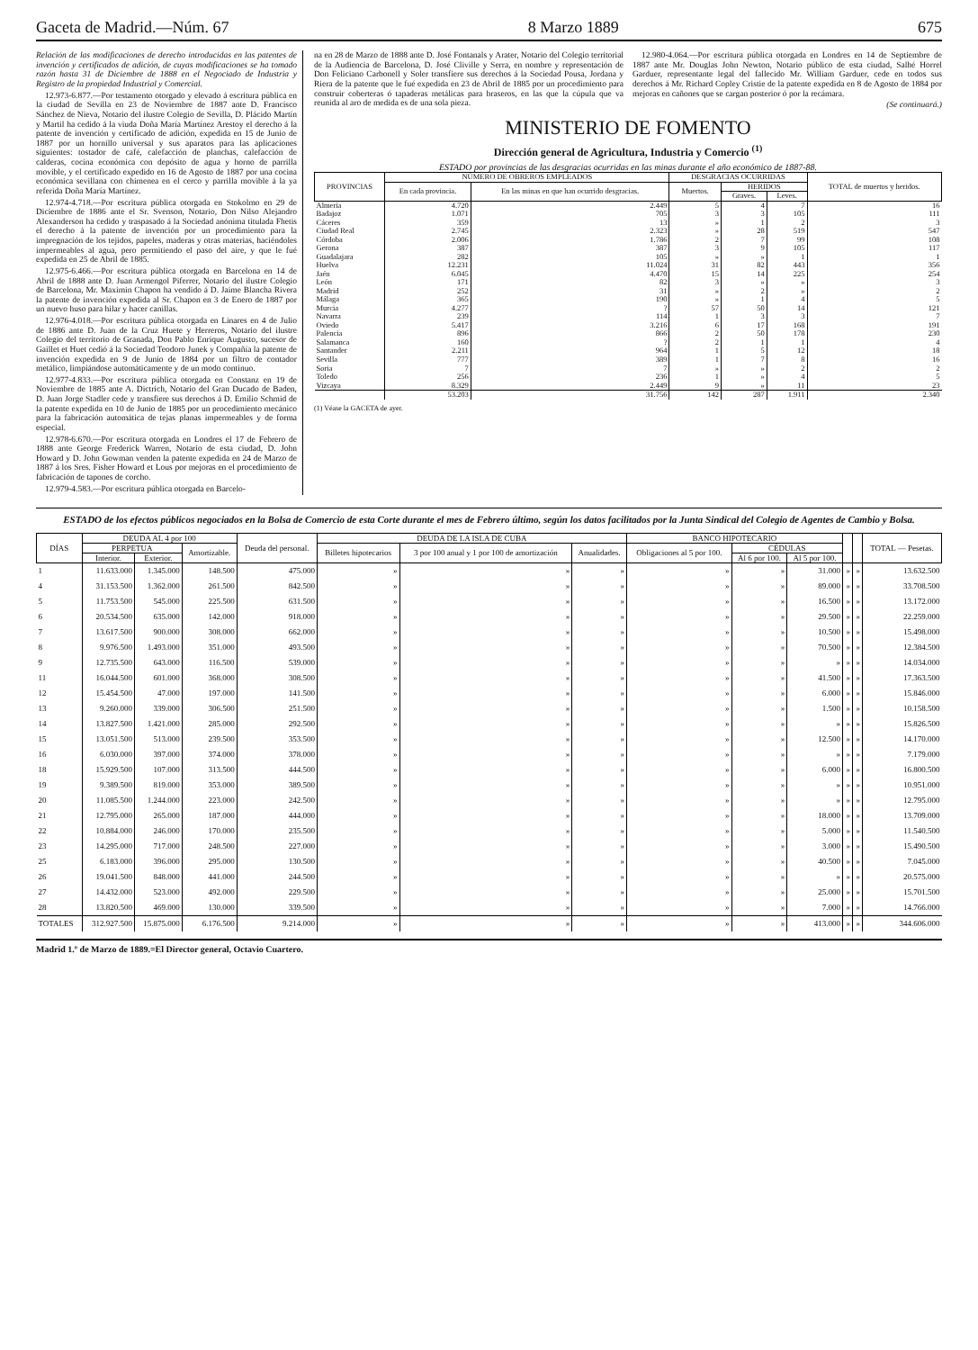Gaceta de Madrid.—Núm. 67 8 Marzo 1889 675
Relación de las modificaciones de derecho introducidas en las patentes de invención y certificados de adición, de cuyas modificaciones se ha tomado razón hasta 31 de Diciembre de 1888 en el Negociado de Industria y Registro de la propiedad Industrial y Comercial.
12.973-6.877.—Por testamento otorgado y elevado á escritura pública en la ciudad de Sevilla en 23 de Noviembre de 1887 ante D. Francisco Sánchez de Nieva, Notario del ilustre Colegio de Sevilla, D. Plácido Martín y Martil ha cedido á la viuda Doña María Martínez Arestoy el derecho á la patente de invención y certificado de adición, expedida en 15 de Junio de 1887 por un hornillo universal y sus aparatos para las aplicaciones siguientes: tostador de café, calefacción de planchas, calefacción de calderas, cocina económica con depósito de agua y horno de parrilla movible, y el certificado expedido en 16 de Agosto de 1887 por una cocina económica sevillana con chimenea en el cerco y parrilla movible á la ya referida Doña María Martínez.
12.974-4.718.—Por escritura pública otorgada en Stokolmo en 29 de Diciembre de 1886 ante el Sr. Svenson, Notario, Don Nilso Alejandro Alexanderson ha cedido y traspasado á la Sociedad anónima titulada Fhetis el derecho á la patente de invención por un procedimiento para la impregnación de los tejidos, papeles, maderas y otras materias, haciéndoles impermeables al agua, pero permitiendo el paso del aire, y que le fué expedida en 25 de Abril de 1885.
12.975-6.466.—Por escritura pública otorgada en Barcelona en 14 de Abril de 1888 ante D. Juan Armengol Piferrer, Notario del ilustre Colegio de Barcelona, Mr. Maximin Chapon ha vendido á D. Jaime Blancha Rivera la patente de invención expedida al Sr. Chapon en 3 de Enero de 1887 por un nuevo huso para hilar y hacer canillas.
12.976-4.018.—Por escritura pública otorgada en Linares en 4 de Julio de 1886 ante D. Juan de la Cruz Huete y Herreros, Notario del ilustre Colegio del territorio de Granada, Don Pablo Enrique Augusto, sucesor de Gaillet et Huet cedió á la Sociedad Teodoro Junek y Compañía la patente de invención expedida en 9 de Junio de 1884 por un filtro de contador metálico, limpiándose automáticamente y de un modo continuo.
12.977-4.833.—Por escritura pública otorgada en Constanz en 19 de Noviembre de 1885 ante A. Dictrich, Notario del Gran Ducado de Baden, D. Juan Jorge Stadler cede y transfiere sus derechos á D. Emilio Schmid de la patente expedida en 10 de Junio de 1885 por un procedimiento mecánico para la fabricación automática de tejas planas impermeables y de forma especial.
12.978-6.670.—Por escritura otorgada en Londres el 17 de Febrero de 1888 ante George Frederick Warren, Notario de esta ciudad, D. John Howard y D. John Gowman venden la patente expedida en 24 de Marzo de 1887 á los Sres. Fisher Howard et Lous por mejoras en el procedimiento de fabricación de tapones de corcho.
12.979-4.583.—Por escritura pública otorgada en Barcelo-
na en 28 de Marzo de 1888 ante D. José Fontanals y Arater, Notario del Colegio territorial de la Audiencia de Barcelona, D. José Cliville y Serra, en nombre y representación de Don Feliciano Carbonell y Soler transfiere sus derechos á la Sociedad Pousa, Jordana y Riera de la patente que le fué expedida en 23 de Abril de 1885 por un procedimiento para construir coberteras ó tapaderas metálicas para braseros, en las que la cúpula que va reunida al aro de medida es de una sola pieza.
12.980-4.064.—Por escritura pública otorgada en Londres en 14 de Septiembre de 1887 ante Mr. Douglas John Newton, Notario público de esta ciudad, Salhé Horrel Garduer, representante legal del fallecido Mr. William Garduer, cede en todos sus derechos á Mr. Richard Copley Cristie de la patente expedida en 8 de Agosto de 1884 por mejoras en cañones que se cargan posterior ó por la recámara.
(Se continuará.)
MINISTERIO DE FOMENTO
Dirección general de Agricultura, Industria y Comercio <sup>(1)</sup>
ESTADO por provincias de las desgracias ocurridas en las minas durante el año económico de 1887-88.
| PROVINCIAS | NÚMERO DE OBREROS EMPLEADOS | | DESGRACIAS OCURRIDAS | | | TOTAL de muertos y heridos. |
| --- | --- | --- | --- | --- | --- | --- |
| | En cada provincia. | En las minas en que han ocurrido desgracias. | Muertos. | HERIDOS | | |
| | | | | Graves. | Leves. | |
| Almería | 4.720 | 2.449 | 5 | 4 | 7 | 16 |
| Badajoz | 1.071 | 705 | 3 | 3 | 105 | 111 |
| Cáceres | 359 | 13 | » | 1 | 2 | 3 |
| Ciudad Real | 2.745 | 2.323 | » | 28 | 519 | 547 |
| Córdoba | 2.006 | 1.786 | 2 | 7 | 99 | 108 |
| Gerona | 387 | 387 | 3 | 9 | 105 | 117 |
| Guadalajara | 282 | 105 | » | » | 1 | 1 |
| Huelva | 12.231 | 11.024 | 31 | 82 | 443 | 356 |
| Jaén | 6.045 | 4.470 | 15 | 14 | 225 | 254 |
| León | 171 | 82 | 3 | » | » | 3 |
| Madrid | 252 | 31 | » | 2 | » | 2 |
| Málaga | 365 | 190 | » | 1 | 4 | 5 |
| Murcia | 4.277 | ? | 57 | 50 | 14 | 121 |
| Navarra | 239 | 114 | 1 | 3 | 3 | 7 |
| Oviedo | 5.417 | 3.216 | 6 | 17 | 168 | 191 |
| Palencia | 896 | 866 | 2 | 50 | 178 | 230 |
| Salamanca | 160 | ? | 2 | 1 | 1 | 4 |
| Santander | 2.211 | 964 | 1 | 5 | 12 | 18 |
| Sevilla | 777 | 389 | 1 | 7 | 8 | 16 |
| Soria | 7 | 7 | » | » | 2 | 2 |
| Toledo | 256 | 236 | 1 | » | 4 | 5 |
| Vizcaya | 8.329 | 2.449 | 9 | » | 11 | 23 |
| | 53.203 | 31.756 | 142 | 287 | 1.911 | 2.340 |
(1) Véase la GACETA de ayer.
ESTADO de los efectos públicos negociados en la Bolsa de Comercio de esta Corte durante el mes de Febrero último, según los datos facilitados por la Junta Sindical del Colegio de Agentes de Cambio y Bolsa.
| DÍAS | DEUDA AL 4 por 100 | | | Deuda del personal. | DEUDA DE LA ISLA DE CUBA | | | BANCO HIPOTECARIO | | | | | TOTAL — Pesetas. |
| --- | --- | --- | --- | --- | --- | --- | --- | --- | --- | --- | --- | --- | --- |
| | PERPETUA | | Amortizable. | | Billetes hipotecarios | 3 por 100 anual y 1 por 100 de amortización | Anualidades. | Obligaciones al 5 por 100. | CÉDULAS | | | | |
| | Interior. | Exterior. | | | | | | | Al 6 por 100. | Al 5 por 100. | | | |
| 1 | 11.633.000 | 1.345.000 | 148.500 | 475.000 | » | » | » | » | » | 31.000 | » | » | 13.632.500 |
| 4 | 31.153.500 | 1.362.000 | 261.500 | 842.500 | » | » | » | » | » | 89.000 | » | » | 33.708.500 |
| 5 | 11.753.500 | 545.000 | 225.500 | 631.500 | » | » | » | » | » | 16.500 | » | » | 13.172.000 |
| 6 | 20.534.500 | 635.000 | 142.000 | 918.000 | » | » | » | » | » | 29.500 | » | » | 22.259.000 |
| 7 | 13.617.500 | 900.000 | 308.000 | 662.000 | » | » | » | » | » | 10.500 | » | » | 15.498.000 |
| 8 | 9.976.500 | 1.493.000 | 351.000 | 493.500 | » | » | » | » | » | 70.500 | » | » | 12.384.500 |
| 9 | 12.735.500 | 643.000 | 116.500 | 539.000 | » | » | » | » | » | » | » | » | 14.034.000 |
| 11 | 16.044.500 | 601.000 | 368.000 | 308.500 | » | » | » | » | » | 41.500 | » | » | 17.363.500 |
| 12 | 15.454.500 | 47.000 | 197.000 | 141.500 | » | » | » | » | » | 6.000 | » | » | 15.846.000 |
| 13 | 9.260.000 | 339.000 | 306.500 | 251.500 | » | » | » | » | » | 1.500 | » | » | 10.158.500 |
| 14 | 13.827.500 | 1.421.000 | 285.000 | 292.500 | » | » | » | » | » | » | » | » | 15.826.500 |
| 15 | 13.051.500 | 513.000 | 239.500 | 353.500 | » | » | » | » | » | 12.500 | » | » | 14.170.000 |
| 16 | 6.030.000 | 397.000 | 374.000 | 378.000 | » | » | » | » | » | » | » | » | 7.179.000 |
| 18 | 15.929.500 | 107.000 | 313.500 | 444.500 | » | » | » | » | » | 6.000 | » | » | 16.800.500 |
| 19 | 9.389.500 | 819.000 | 353.000 | 389.500 | » | » | » | » | » | » | » | » | 10.951.000 |
| 20 | 11.085.500 | 1.244.000 | 223.000 | 242.500 | » | » | » | » | » | » | » | » | 12.795.000 |
| 21 | 12.795.000 | 265.000 | 187.000 | 444.000 | » | » | » | » | » | 18.000 | » | » | 13.709.000 |
| 22 | 10.884.000 | 246.000 | 170.000 | 235.500 | » | » | » | » | » | 5.000 | » | » | 11.540.500 |
| 23 | 14.295.000 | 717.000 | 248.500 | 227.000 | » | » | » | » | » | 3.000 | » | » | 15.490.500 |
| 25 | 6.183.000 | 396.000 | 295.000 | 130.500 | » | » | » | » | » | 40.500 | » | » | 7.045.000 |
| 26 | 19.041.500 | 848.000 | 441.000 | 244.500 | » | » | » | » | » | » | » | » | 20.575.000 |
| 27 | 14.432.000 | 523.000 | 492.000 | 229.500 | » | » | » | » | » | 25.000 | » | » | 15.701.500 |
| 28 | 13.820.500 | 469.000 | 130.000 | 339.500 | » | » | » | » | » | 7.000 | » | » | 14.766.000 |
| TOTALES | 312.927.500 | 15.875.000 | 6.176.500 | 9.214.000 | » | » | » | » | » | 413.000 | » | » | 344.606.000 |
Madrid 1.º de Marzo de 1889.=El Director general, Octavio Cuartero.